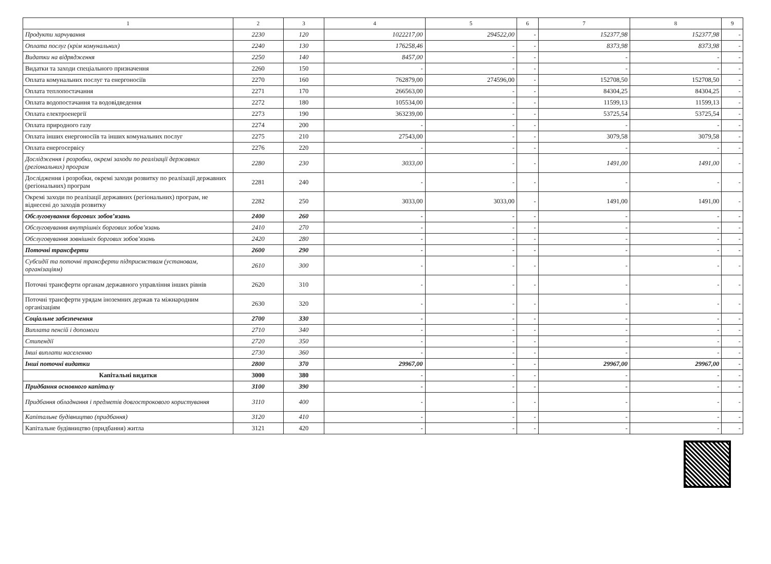| 1 | 2 | 3 | 4 | 5 | 6 | 7 | 8 | 9 |
| --- | --- | --- | --- | --- | --- | --- | --- | --- |
| Продукти харчування | 2230 | 120 | 1022217,00 | 294522,00 | - | 152377,98 | 152377,98 | - |
| Оплата послуг (крім комунальних) | 2240 | 130 | 176258,46 | - | - | 8373,98 | 8373,98 | - |
| Видатки на відрядження | 2250 | 140 | 8457,00 | - | - | - | - | - |
| Видатки та заходи спеціального призначення | 2260 | 150 | - | - | - | - | - | - |
| Оплата комунальних послуг та енергоносіїв | 2270 | 160 | 762879,00 | 274596,00 | - | 152708,50 | 152708,50 | - |
| Оплата теплопостачання | 2271 | 170 | 266563,00 | - | - | 84304,25 | 84304,25 | - |
| Оплата водопостачання та водовідведення | 2272 | 180 | 105534,00 | - | - | 11599,13 | 11599,13 | - |
| Оплата електроенергії | 2273 | 190 | 363239,00 | - | - | 53725,54 | 53725,54 | - |
| Оплата природного газу | 2274 | 200 | - | - | - | - | - | - |
| Оплата інших енергоносіїв та інших комунальних послуг | 2275 | 210 | 27543,00 | - | - | 3079,58 | 3079,58 | - |
| Оплата енергосервісу | 2276 | 220 | - | - | - | - | - | - |
| Дослідження і розробки, окремі заходи по реалізації державних (регіональних) програм | 2280 | 230 | 3033,00 | - | - | 1491,00 | 1491,00 | - |
| Дослідження і розробки, окремі заходи розвитку по реалізації державних (регіональних) програм | 2281 | 240 | - | - | - | - | - | - |
| Окремі заходи по реалізації державних (регіональних) програм, не віднесені до заходів розвитку | 2282 | 250 | 3033,00 | 3033,00 | - | 1491,00 | 1491,00 | - |
| Обслуговування боргових зобов’язань | 2400 | 260 | - | - | - | - | - | - |
| Обслуговування внутрішніх боргових зобов’язань | 2410 | 270 | - | - | - | - | - | - |
| Обслуговування зовнішніх боргових зобов’язань | 2420 | 280 | - | - | - | - | - | - |
| Поточні трансферти | 2600 | 290 | - | - | - | - | - | - |
| Субсидії та поточні трансферти підприємствам (установам, організаціям) | 2610 | 300 | - | - | - | - | - | - |
| Поточні трансферти органам державного управління інших рівнів | 2620 | 310 | - | - | - | - | - | - |
| Поточні трансферти урядам іноземних держав та міжнародним організаціям | 2630 | 320 | - | - | - | - | - | - |
| Соціальне забезпечення | 2700 | 330 | - | - | - | - | - | - |
| Виплата пенсій і допомоги | 2710 | 340 | - | - | - | - | - | - |
| Стипендії | 2720 | 350 | - | - | - | - | - | - |
| Інші виплати населенню | 2730 | 360 | - | - | - | - | - | - |
| Інші поточні видатки | 2800 | 370 | 29967,00 | - | - | 29967,00 | 29967,00 | - |
| Капітальні видатки | 3000 | 380 | - | - | - | - | - | - |
| Придбання основного капіталу | 3100 | 390 | - | - | - | - | - | - |
| Придбання обладнання і предметів довгострокового користування | 3110 | 400 | - | - | - | - | - | - |
| Капітальне будівництво (придбання) | 3120 | 410 | - | - | - | - | - | - |
| Капітальне будівництво (придбання) житла | 3121 | 420 | - | - | - | - | - | - |